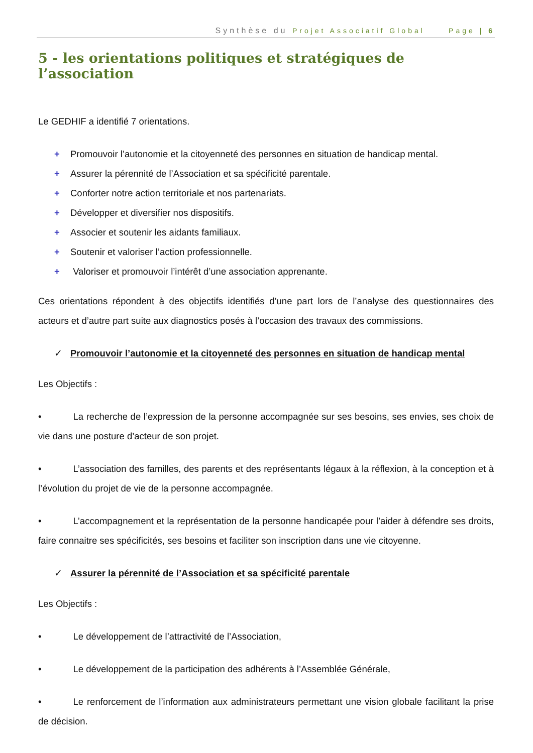Synthèse du Projet Associatif Global Page | 6
5 - les orientations politiques et stratégiques de l’association
Le GEDHIF a identifié 7 orientations.
+ Promouvoir l’autonomie et la citoyenneté des personnes en situation de handicap mental.
+ Assurer la pérennité de l’Association et sa spécificité parentale.
+ Conforter notre action territoriale et nos partenariats.
+ Développer et diversifier nos dispositifs.
+ Associer et soutenir les aidants familiaux.
+ Soutenir et valoriser l’action professionnelle.
+ Valoriser et promouvoir l’intérêt d’une association apprenante.
Ces orientations répondent à des objectifs identifiés d’une part lors de l’analyse des questionnaires des acteurs et d’autre part suite aux diagnostics posés à l’occasion des travaux des commissions.
✓ Promouvoir l’autonomie et la citoyenneté des personnes en situation de handicap mental
Les Objectifs :
• La recherche de l’expression de la personne accompagnée sur ses besoins, ses envies, ses choix de vie dans une posture d’acteur de son projet.
• L’association des familles, des parents et des représentants légaux à la réflexion, à la conception et à l’évolution du projet de vie de la personne accompagnée.
• L’accompagnement et la représentation de la personne handicapée pour l’aider à défendre ses droits, faire connaitre ses spécificités, ses besoins et faciliter son inscription dans une vie citoyenne.
✓ Assurer la pérennité de l’Association et sa spécificité parentale
Les Objectifs :
• Le développement de l’attractivité de l’Association,
• Le développement de la participation des adhérents à l’Assemblée Générale,
• Le renforcement de l’information aux administrateurs permettant une vision globale facilitant la prise de décision.